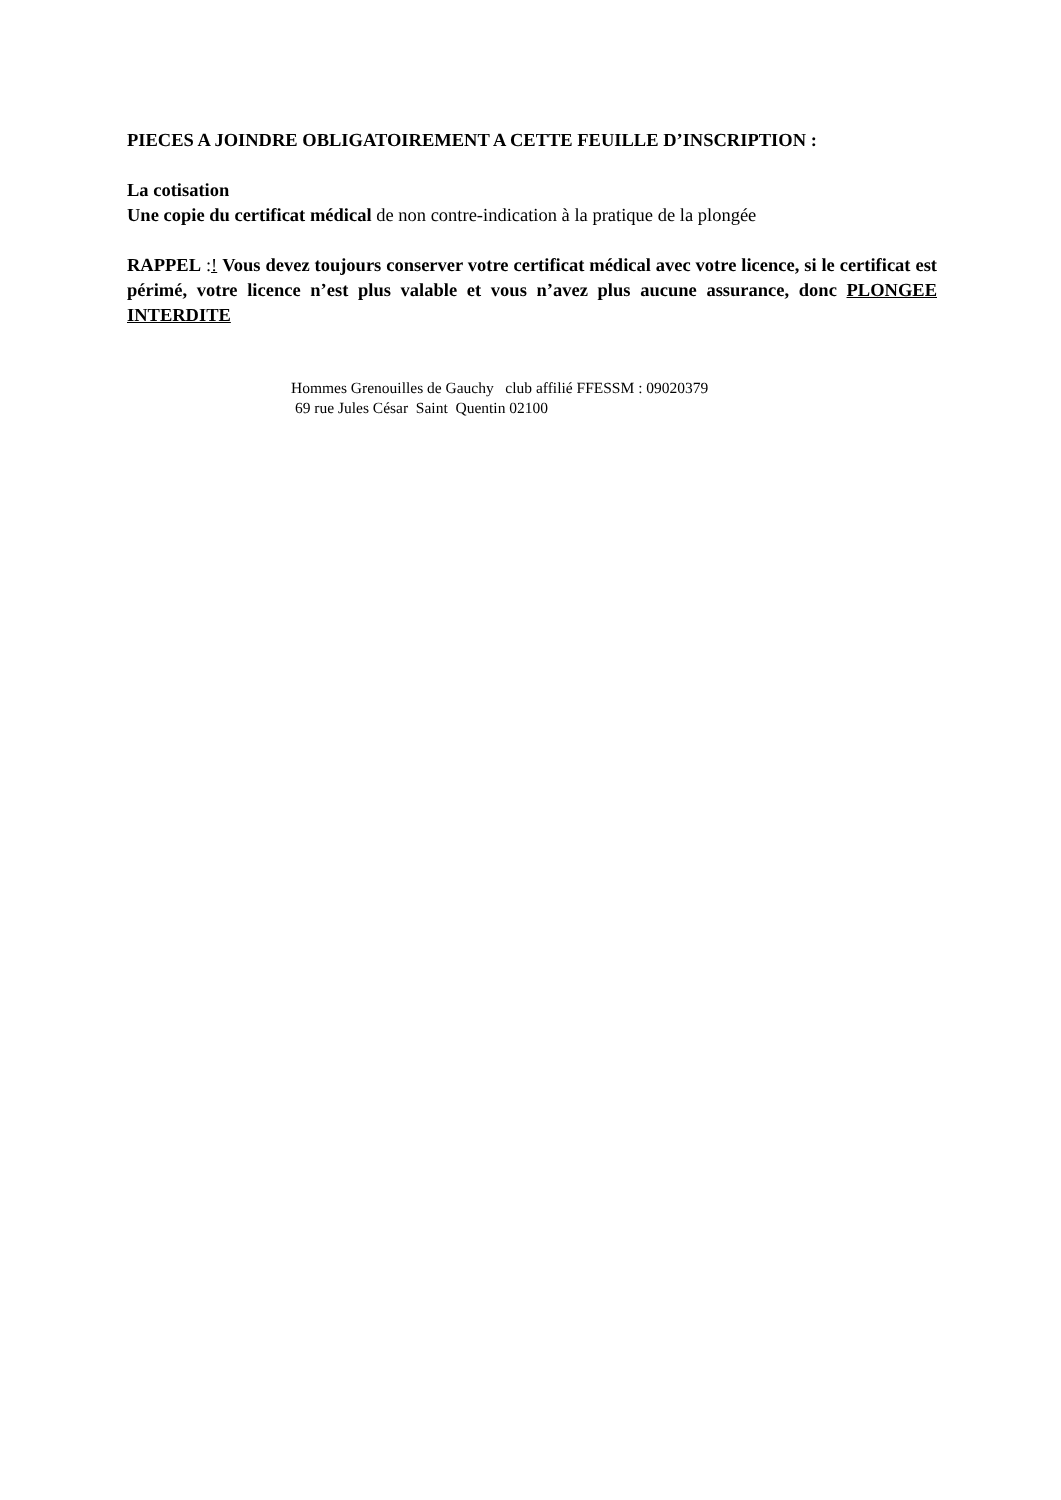PIECES A JOINDRE OBLIGATOIREMENT A CETTE FEUILLE D’INSCRIPTION :
La cotisation
Une copie du certificat médical de non contre-indication à la pratique de la plongée
RAPPEL :! Vous devez toujours conserver votre certificat médical avec votre licence, si le certificat est périmé, votre licence n’est plus valable et vous n’avez plus aucune assurance, donc PLONGEE INTERDITE
Hommes Grenouilles de Gauchy club affilié FFESSM : 09020379
69 rue Jules César Saint Quentin 02100